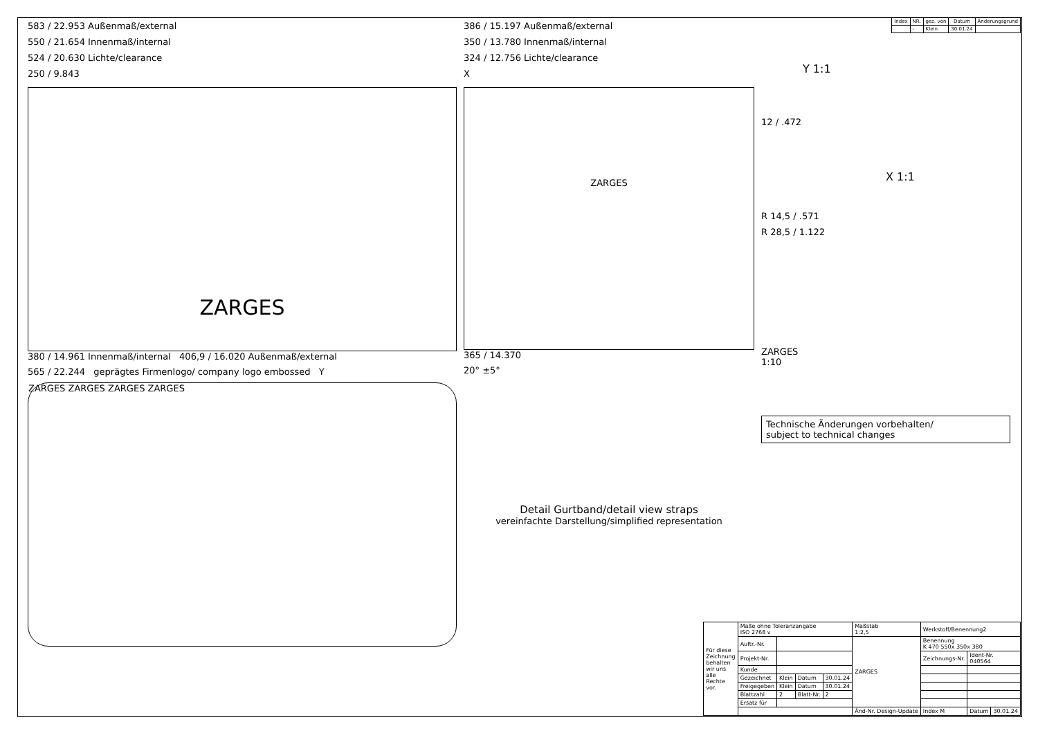| Index | NR. | gez. von | Datum | Änderungsgrund |
| --- | --- | --- | --- | --- |
| | - | Klein | 30.01.24 | |
583 / 22.953 Außenmaß/external
550 / 21.654 Innenmaß/internal
524 / 20.630 Lichte/clearance
250 / 9.843
ZARGES
380 / 14.961 Innenmaß/internal 406,9 / 16.020 Außenmaß/external
565 / 22.244 geprägtes Firmenlogo/ company logo embossed Y
ZARGES ZARGES ZARGES ZARGES
386 / 15.197 Außenmaß/external
350 / 13.780 Innenmaß/internal
324 / 12.756 Lichte/clearance
X
ZARGES
365 / 14.370
20° ±5°
Detail Gurtband/detail view straps
vereinfachte Darstellung/simplified representation
Y 1:1
12 / .472
X 1:1
R 14,5 / .571
R 28,5 / 1.122
ZARGES
1:10
Technische Änderungen vorbehalten/
subject to technical changes
| Für diese Zeichnung behalten wir uns alle Rechte vor. | Maße ohne Toleranzangabe ISO 2768 v | | | | Maßstab 1:2,5 | Werkstoff/Benennung2 | | |
| | Auftr.-Nr. | | | | ZARGES | Benennung K 470 550x 350x 380 | | |
| | Projekt-Nr. | | | | | Zeichnungs-Nr. | Ident-Nr. 040564 | |
| | Kunde | | | | | | | |
| | Gezeichnet | Klein | Datum | 30.01.24 | | | | |
| | Freigegeben | Klein | Datum | 30.01.24 | | | | |
| | Blattzahl | 2 | Blatt-Nr. | 2 | | | | |
| | Ersatz für | | | | | | | |
| | | | | | Änd-Nr. Design-Update | Index M | Datum | 30.01.24 |